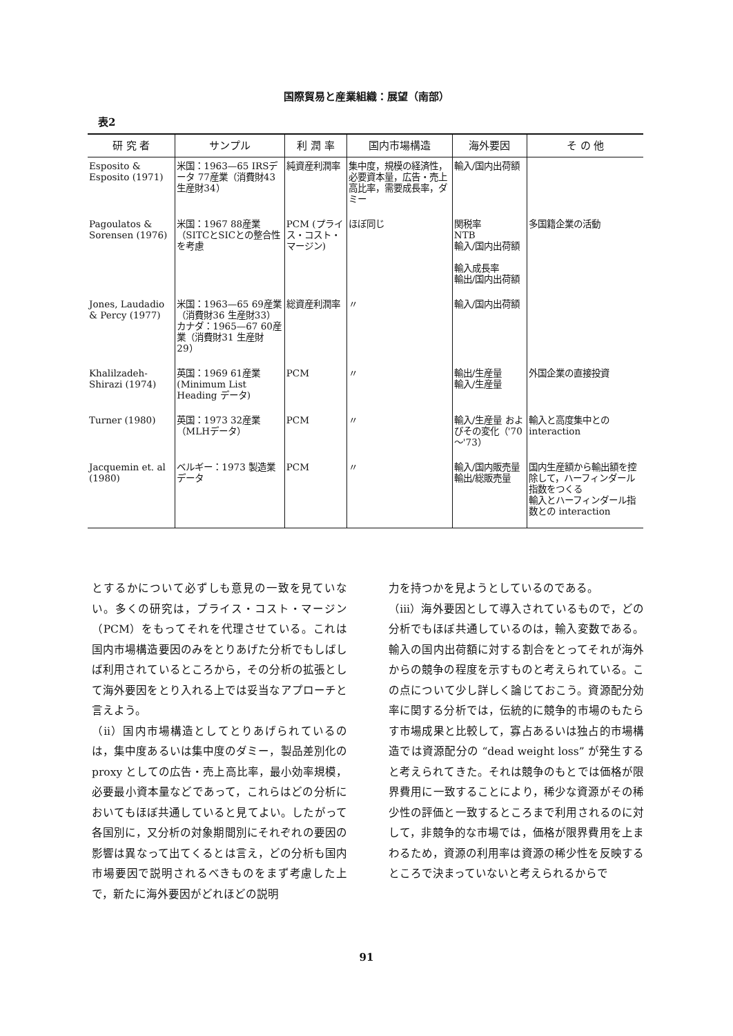国際貿易と産業組織：展望（南部）
表2
| 研 究 者 | サンプル | 利 潤 率 | 国内市場構造 | 海外要因 | そ の 他 |
| --- | --- | --- | --- | --- | --- |
| Esposito & Esposito (1971) | 米国：1963—65 IRSデータ 77産業（消費財43 生産財34） | 純資産利潤率 | 集中度，規模の経済性，必要資本量，広告・売上高比率，需要成長率，ダミー | 輸入/国内出荷額 | |
| Pagoulatos & Sorensen (1976) | 米国：1967 88産業（SITCとSICとの整合性を考慮 | PCM (プライス・コスト・マージン) | ほぼ同じ | 関税率 NTB 輸入/国内出荷額 輸入成長率 輸出/国内出荷額 | 多国籍企業の活動 |
| Jones, Laudadio & Percy (1977) | 米国：1963—65 69産業（消費財36 生産財33） カナダ：1965—67 60産業（消費財31 生産財29） | 総資産利潤率 | 〃 | 輸入/国内出荷額 | |
| Khalilzadeh-Shirazi (1974) | 英国：1969 61産業(Minimum List Heading データ) | PCM | 〃 | 輸出/生産量 輸入/生産量 | 外国企業の直接投資 |
| Turner (1980) | 英国：1973 32産業（MLHデータ） | PCM | 〃 | 輸入/生産量 およびその変化（'70～'73） | 輸入と高度集中との interaction |
| Jacquemin et. al (1980) | ベルギー：1973 製造業データ | PCM | 〃 | 輸入/国内販売量 輸出/総販売量 | 国内生産額から輸出額を控除して，ハーフィンダール指数をつくる 輸入とハーフィンダール指数との interaction |
とするかについて必ずしも意見の一致を見ていない。多くの研究は，プライス・コスト・マージン（PCM）をもってそれを代理させている。これは国内市場構造要因のみをとりあげた分析でもしばしば利用されているところから，その分析の拡張として海外要因をとり入れる上では妥当なアプローチと言えよう。
（ii）国内市場構造としてとりあげられているのは，集中度あるいは集中度のダミー，製品差別化の proxy としての広告・売上高比率，最小効率規模，必要最小資本量などであって，これらはどの分析においてもほぼ共通していると見てよい。したがって各国別に，又分析の対象期間別にそれぞれの要因の影響は異なって出てくるとは言え，どの分析も国内市場要因で説明されるべきものをまず考慮した上で，新たに海外要因がどれほどの説明
力を持つかを見ようとしているのである。
（iii）海外要因として導入されているもので，どの分析でもほぼ共通しているのは，輸入変数である。輸入の国内出荷額に対する割合をとってそれが海外からの競争の程度を示すものと考えられている。この点について少し詳しく論じておこう。資源配分効率に関する分析では，伝統的に競争的市場のもたらす市場成果と比較して，寡占あるいは独占的市場構造では資源配分の “dead weight loss” が発生すると考えられてきた。それは競争のもとでは価格が限界費用に一致することにより，稀少な資源がその稀少性の評価と一致するところまで利用されるのに対して，非競争的な市場では，価格が限界費用を上まわるため，資源の利用率は資源の稀少性を反映するところで決まっていないと考えられるからで
91